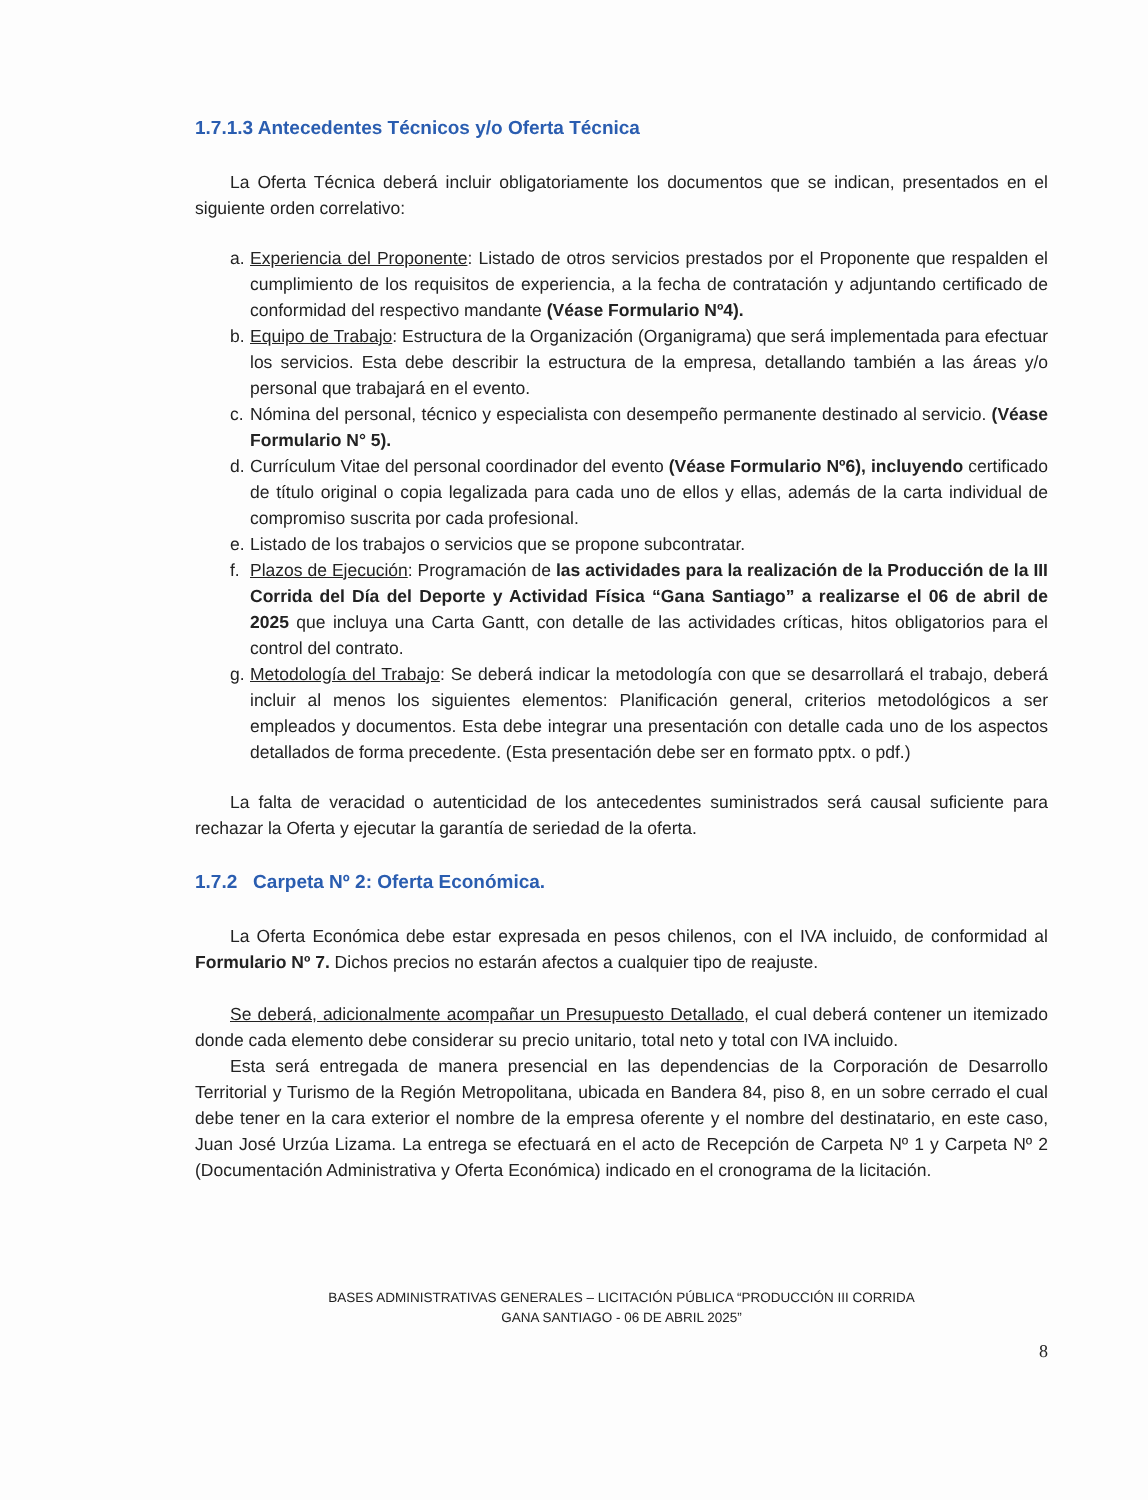1.7.1.3 Antecedentes Técnicos y/o Oferta Técnica
La Oferta Técnica deberá incluir obligatoriamente los documentos que se indican, presentados en el siguiente orden correlativo:
a. Experiencia del Proponente: Listado de otros servicios prestados por el Proponente que respalden el cumplimiento de los requisitos de experiencia, a la fecha de contratación y adjuntando certificado de conformidad del respectivo mandante (Véase Formulario Nº4).
b. Equipo de Trabajo: Estructura de la Organización (Organigrama) que será implementada para efectuar los servicios. Esta debe describir la estructura de la empresa, detallando también a las áreas y/o personal que trabajará en el evento.
c. Nómina del personal, técnico y especialista con desempeño permanente destinado al servicio. (Véase Formulario N° 5).
d. Currículum Vitae del personal coordinador del evento (Véase Formulario Nº6), incluyendo certificado de título original o copia legalizada para cada uno de ellos y ellas, además de la carta individual de compromiso suscrita por cada profesional.
e. Listado de los trabajos o servicios que se propone subcontratar.
f. Plazos de Ejecución: Programación de las actividades para la realización de la Producción de la III Corrida del Día del Deporte y Actividad Física “Gana Santiago” a realizarse el 06 de abril de 2025 que incluya una Carta Gantt, con detalle de las actividades críticas, hitos obligatorios para el control del contrato.
g. Metodología del Trabajo: Se deberá indicar la metodología con que se desarrollará el trabajo, deberá incluir al menos los siguientes elementos: Planificación general, criterios metodológicos a ser empleados y documentos. Esta debe integrar una presentación con detalle cada uno de los aspectos detallados de forma precedente. (Esta presentación debe ser en formato pptx. o pdf.)
La falta de veracidad o autenticidad de los antecedentes suministrados será causal suficiente para rechazar la Oferta y ejecutar la garantía de seriedad de la oferta.
1.7.2 Carpeta Nº 2: Oferta Económica.
La Oferta Económica debe estar expresada en pesos chilenos, con el IVA incluido, de conformidad al Formulario Nº 7. Dichos precios no estarán afectos a cualquier tipo de reajuste.
Se deberá, adicionalmente acompañar un Presupuesto Detallado, el cual deberá contener un itemizado donde cada elemento debe considerar su precio unitario, total neto y total con IVA incluido.
Esta será entregada de manera presencial en las dependencias de la Corporación de Desarrollo Territorial y Turismo de la Región Metropolitana, ubicada en Bandera 84, piso 8, en un sobre cerrado el cual debe tener en la cara exterior el nombre de la empresa oferente y el nombre del destinatario, en este caso, Juan José Urzúa Lizama. La entrega se efectuará en el acto de Recepción de Carpeta Nº 1 y Carpeta Nº 2 (Documentación Administrativa y Oferta Económica) indicado en el cronograma de la licitación.
BASES ADMINISTRATIVAS GENERALES – LICITACIÓN PÚBLICA “PRODUCCIÓN III CORRIDA
GANA SANTIAGO - 06 DE ABRIL 2025”
8